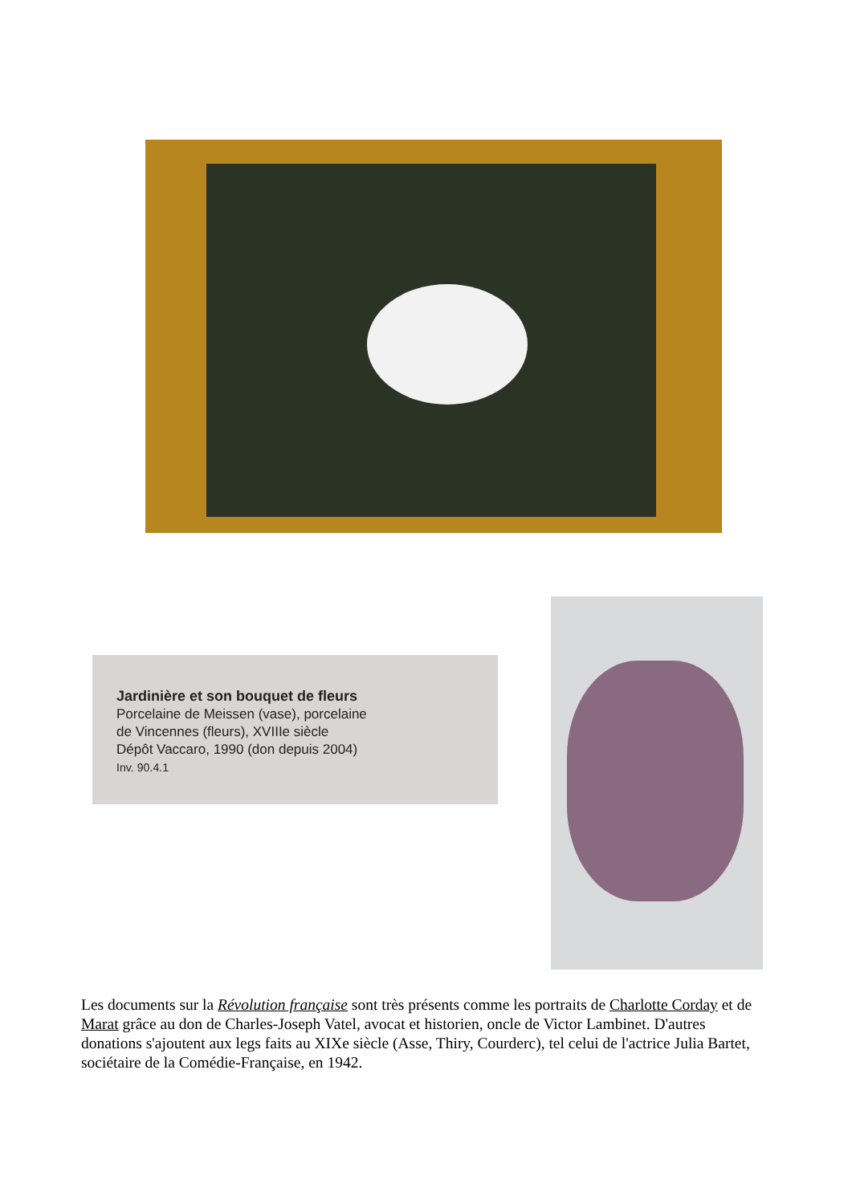Jardinière et son bouquet de fleurs
Porcelaine de Meissen (vase), porcelaine
de Vincennes (fleurs), XVIIIe siècle
Dépôt Vaccaro, 1990 (don depuis 2004)
Inv. 90.4.1
Les documents sur la Révolution française sont très présents comme les portraits de Charlotte Corday et de Marat grâce au don de Charles-Joseph Vatel, avocat et historien, oncle de Victor Lambinet. D'autres donations s'ajoutent aux legs faits au XIXe siècle (Asse, Thiry, Courderc), tel celui de l'actrice Julia Bartet, sociétaire de la Comédie-Française, en 1942.